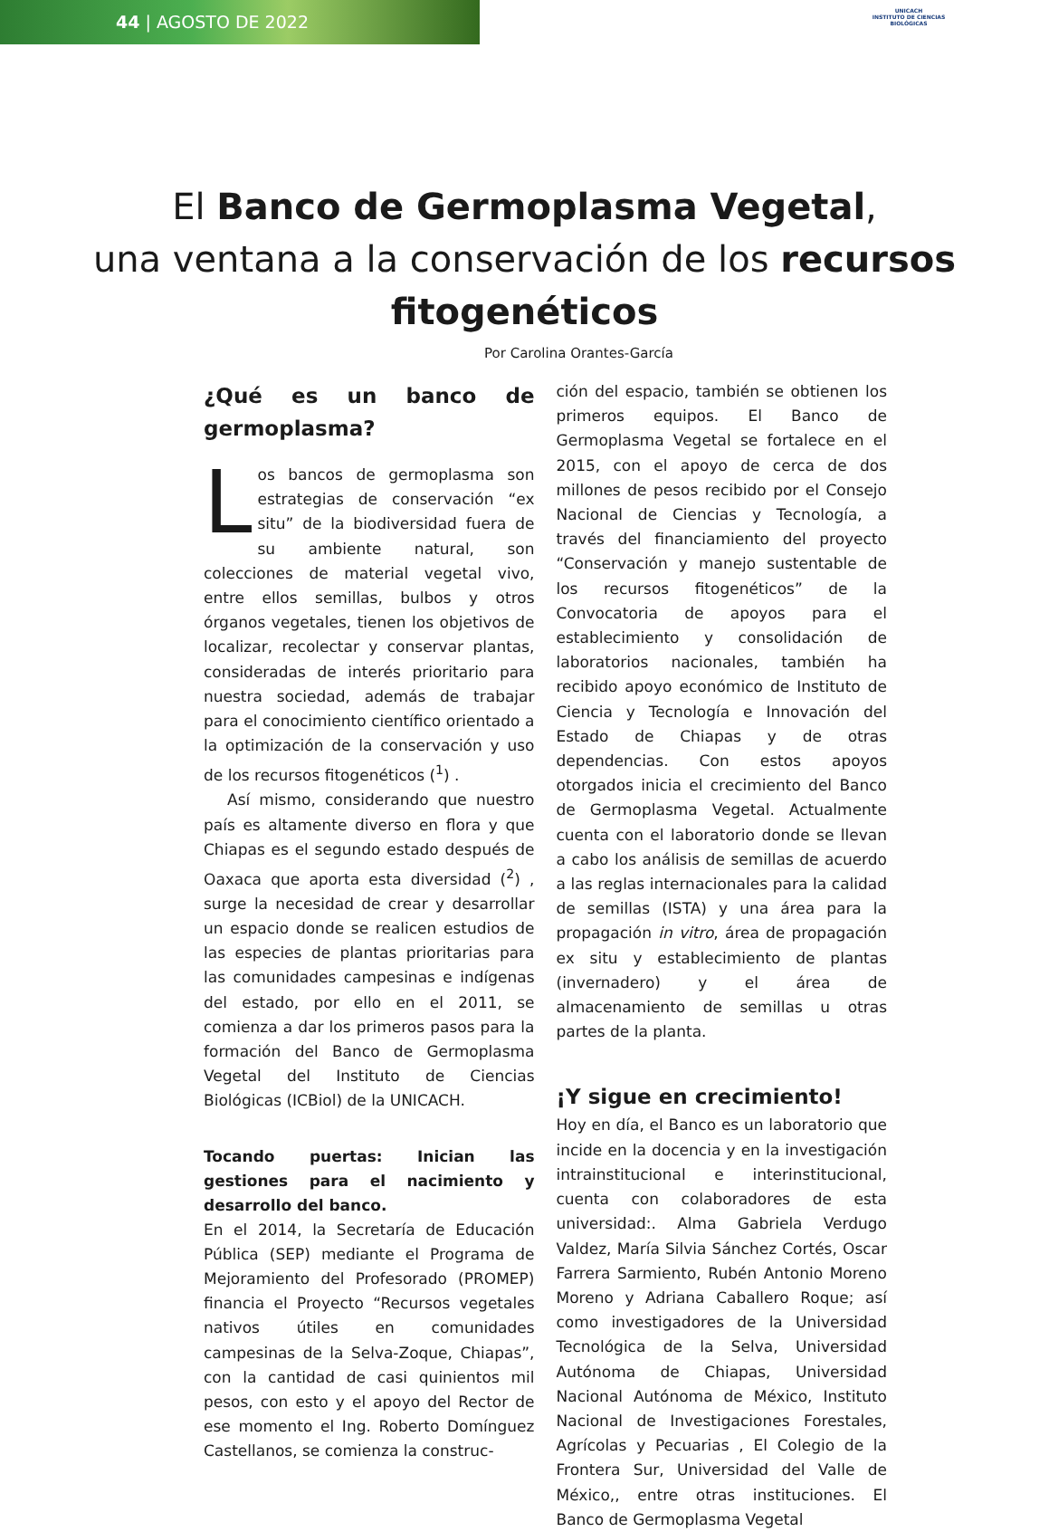44 | AGOSTO DE 2022
UNICACH
INSTITUTO DE CIENCIAS BIOLÓGICAS
El Banco de Germoplasma Vegetal,
una ventana a la conservación de los recursos fitogenéticos
Por Carolina Orantes-García
¿Qué es un banco de germoplasma?
Los bancos de germoplasma son estrategias de conservación “ex situ” de la biodiversidad fuera de su ambiente natural, son colecciones de material vegetal vivo, entre ellos semillas, bulbos y otros órganos vegetales, tienen los objetivos de localizar, recolectar y conservar plantas, consideradas de interés prioritario para nuestra sociedad, además de trabajar para el conocimiento científico orientado a la optimización de la conservación y uso de los recursos fitogenéticos (<sup>1</sup>) .
Así mismo, considerando que nuestro país es altamente diverso en flora y que Chiapas es el segundo estado después de Oaxaca que aporta esta diversidad (<sup>2</sup>) , surge la necesidad de crear y desarrollar un espacio donde se realicen estudios de las especies de plantas prioritarias para las comunidades campesinas e indígenas del estado, por ello en el 2011, se comienza a dar los primeros pasos para la formación del Banco de Germoplasma Vegetal del Instituto de Ciencias Biológicas (ICBiol) de la UNICACH.
Tocando puertas: Inician las gestiones para el nacimiento y desarrollo del banco.
En el 2014, la Secretaría de Educación Pública (SEP) mediante el Programa de Mejoramiento del Profesorado (PROMEP) financia el Proyecto “Recursos vegetales nativos útiles en comunidades campesinas de la Selva-Zoque, Chiapas”, con la cantidad de casi quinientos mil pesos, con esto y el apoyo del Rector de ese momento el Ing. Roberto Domínguez Castellanos, se comienza la construc-
ción del espacio, también se obtienen los primeros equipos. El Banco de Germoplasma Vegetal se fortalece en el 2015, con el apoyo de cerca de dos millones de pesos recibido por el Consejo Nacional de Ciencias y Tecnología, a través del financiamiento del proyecto “Conservación y manejo sustentable de los recursos fitogenéticos” de la Convocatoria de apoyos para el establecimiento y consolidación de laboratorios nacionales, también ha recibido apoyo económico de Instituto de Ciencia y Tecnología e Innovación del Estado de Chiapas y de otras dependencias. Con estos apoyos otorgados inicia el crecimiento del Banco de Germoplasma Vegetal. Actualmente cuenta con el laboratorio donde se llevan a cabo los análisis de semillas de acuerdo a las reglas internacionales para la calidad de semillas (ISTA) y una área para la propagación in vitro, área de propagación ex situ y establecimiento de plantas (invernadero) y el área de almacenamiento de semillas u otras partes de la planta.
¡Y sigue en crecimiento!
Hoy en día, el Banco es un laboratorio que incide en la docencia y en la investigación intrainstitucional e interinstitucional, cuenta con colaboradores de esta universidad:. Alma Gabriela Verdugo Valdez, María Silvia Sánchez Cortés, Oscar Farrera Sarmiento, Rubén Antonio Moreno Moreno y Adriana Caballero Roque; así como investigadores de la Universidad Tecnológica de la Selva, Universidad Autónoma de Chiapas, Universidad Nacional Autónoma de México, Instituto Nacional de Investigaciones Forestales, Agrícolas y Pecuarias , El Colegio de la Frontera Sur, Universidad del Valle de México,, entre otras instituciones. El Banco de Germoplasma Vegetal